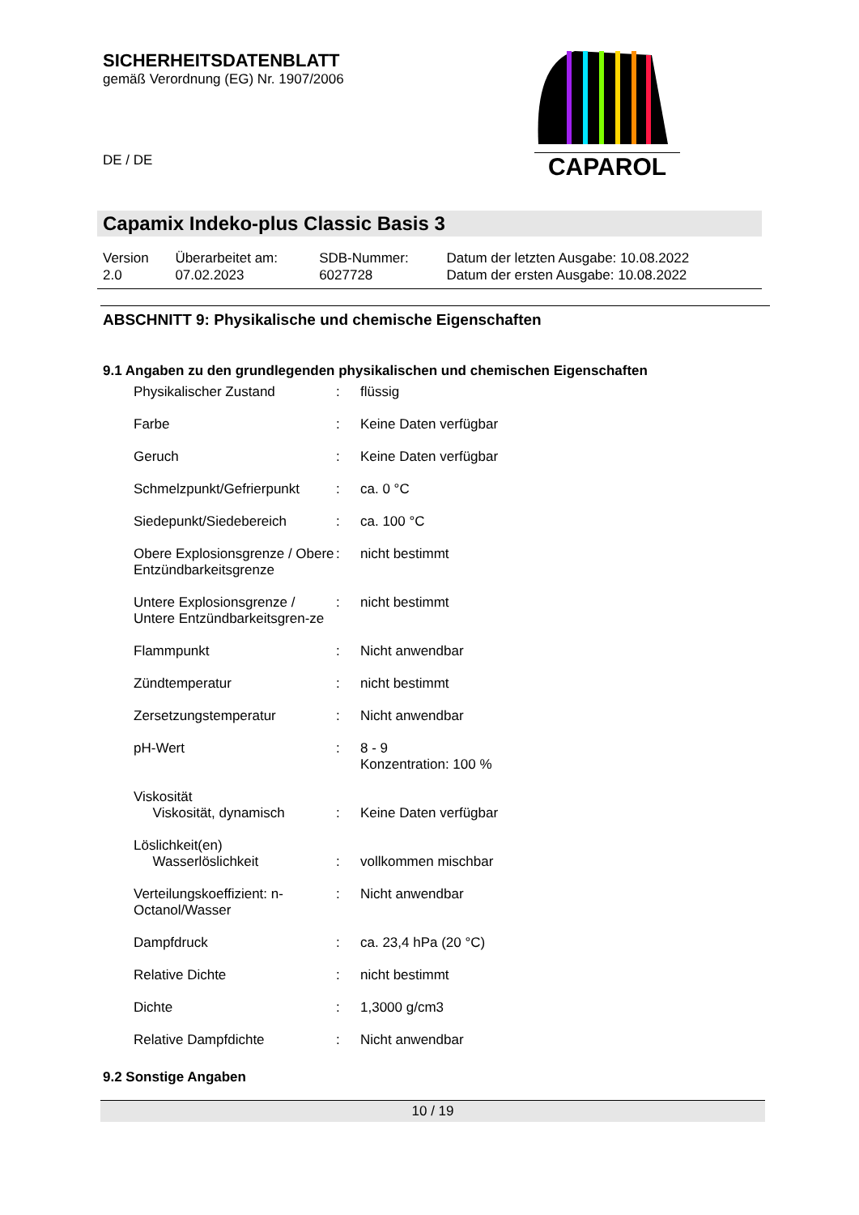SICHERHEITSDATENBLATT
gemäß Verordnung (EG) Nr. 1907/2006
DE / DE
CAPAROL
Capamix Indeko-plus Classic Basis 3
| Version 2.0 | Überarbeitet am: 07.02.2023 | SDB-Nummer: 6027728 | Datum der letzten Ausgabe: 10.08.2022 Datum der ersten Ausgabe: 10.08.2022 |
ABSCHNITT 9: Physikalische und chemische Eigenschaften
9.1 Angaben zu den grundlegenden physikalischen und chemischen Eigenschaften
| Physikalischer Zustand | : | flüssig |
| Farbe | : | Keine Daten verfügbar |
| Geruch | : | Keine Daten verfügbar |
| Schmelzpunkt/Gefrierpunkt | : | ca. 0 °C |
| Siedepunkt/Siedebereich | : | ca. 100 °C |
| Obere Explosionsgrenze / Obere Entzündbarkeitsgrenze | : | nicht bestimmt |
| Untere Explosionsgrenze / Untere Entzündbarkeitsgren-ze | : | nicht bestimmt |
| Flammpunkt | : | Nicht anwendbar |
| Zündtemperatur | : | nicht bestimmt |
| Zersetzungstemperatur | : | Nicht anwendbar |
| pH-Wert | : | 8 - 9 Konzentration: 100 % |
| Viskosität Viskosität, dynamisch | : | Keine Daten verfügbar |
| Löslichkeit(en) Wasserlöslichkeit | : | vollkommen mischbar |
| Verteilungskoeffizient: n-Octanol/Wasser | : | Nicht anwendbar |
| Dampfdruck | : | ca. 23,4 hPa (20 °C) |
| Relative Dichte | : | nicht bestimmt |
| Dichte | : | 1,3000 g/cm3 |
| Relative Dampfdichte | : | Nicht anwendbar |
9.2 Sonstige Angaben
10 / 19